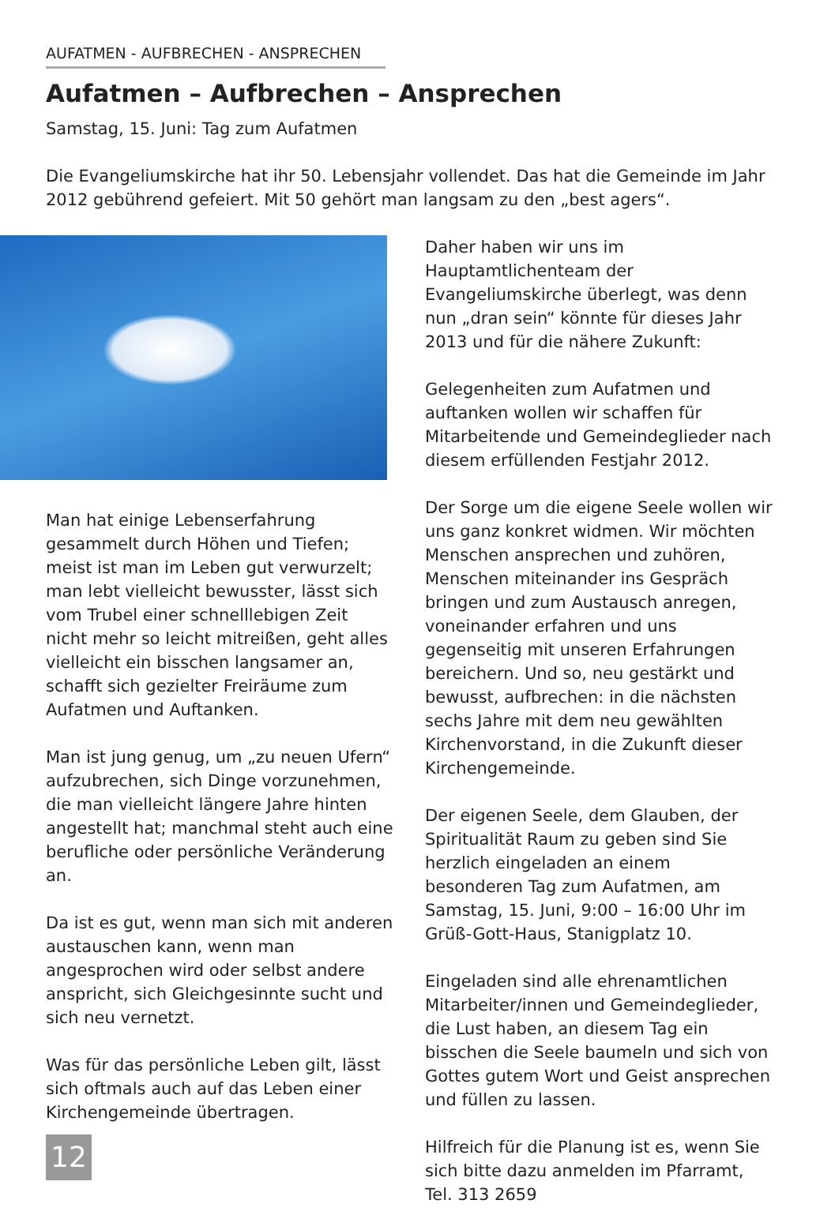AUFATMEN - AUFBRECHEN - ANSPRECHEN
Aufatmen – Aufbrechen – Ansprechen
Samstag, 15. Juni: Tag zum Aufatmen
Die Evangeliumskirche hat ihr 50. Lebensjahr vollendet. Das hat die Gemeinde im Jahr 2012 gebührend gefeiert. Mit 50 gehört man langsam zu den „best agers“.
Man hat einige Lebenserfahrung gesammelt durch Höhen und Tiefen; meist ist man im Leben gut verwurzelt; man lebt vielleicht bewusster, lässt sich vom Trubel einer schnelllebigen Zeit nicht mehr so leicht mitreißen, geht alles vielleicht ein bisschen langsamer an, schafft sich gezielter Freiräume zum Aufatmen und Auftanken.
Man ist jung genug, um „zu neuen Ufern“ aufzubrechen, sich Dinge vorzunehmen, die man vielleicht längere Jahre hinten angestellt hat; manchmal steht auch eine berufliche oder persönliche Veränderung an.
Da ist es gut, wenn man sich mit anderen austauschen kann, wenn man angesprochen wird oder selbst andere anspricht, sich Gleichgesinnte sucht und sich neu vernetzt.
Was für das persönliche Leben gilt, lässt sich oftmals auch auf das Leben einer Kirchengemeinde übertragen.
Daher haben wir uns im Hauptamtlichenteam der Evangeliumskirche überlegt, was denn nun „dran sein“ könnte für dieses Jahr 2013 und für die nähere Zukunft:
Gelegenheiten zum Aufatmen und auftanken wollen wir schaffen für Mitarbeitende und Gemeindeglieder nach diesem erfüllenden Festjahr 2012.
Der Sorge um die eigene Seele wollen wir uns ganz konkret widmen. Wir möchten Menschen ansprechen und zuhören, Menschen miteinander ins Gespräch bringen und zum Austausch anregen, voneinander erfahren und uns gegenseitig mit unseren Erfahrungen bereichern. Und so, neu gestärkt und bewusst, aufbrechen: in die nächsten sechs Jahre mit dem neu gewählten Kirchenvorstand, in die Zukunft dieser Kirchengemeinde.
Der eigenen Seele, dem Glauben, der Spiritualität Raum zu geben sind Sie herzlich eingeladen an einem besonderen Tag zum Aufatmen, am Samstag, 15. Juni, 9:00 – 16:00 Uhr im Grüß-Gott-Haus, Stanigplatz 10.
Eingeladen sind alle ehrenamtlichen Mitarbeiter/innen und Gemeindeglieder, die Lust haben, an diesem Tag ein bisschen die Seele baumeln und sich von Gottes gutem Wort und Geist ansprechen und füllen zu lassen.
Hilfreich für die Planung ist es, wenn Sie sich bitte dazu anmelden im Pfarramt, Tel. 313 2659
12